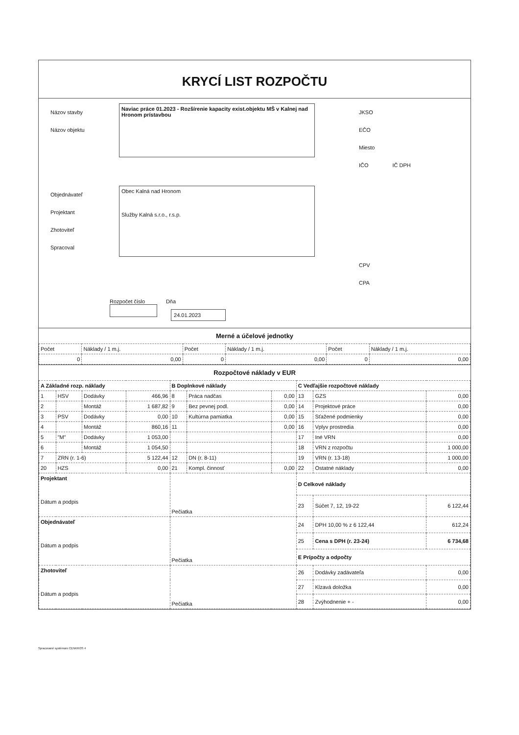KRYCÍ LIST ROZPOČTU
Názov stavby
Názov objektu
Naviac práce 01.2023 - Rozšírenie kapacity exist.objektu MŠ v Kalnej nad Hronom prístavbou
JKSO
EČO
Miesto
IČO IČ DPH
Objednávateľ
Projektant
Zhotoviteľ
Spracoval
Obec Kalná nad Hronom
Služby Kalná s.r.o., r.s.p.
CPV
CPA
Rozpočet číslo Dňa
24.01.2023
Merné a účelové jednotky
| Počet | Náklady / 1 m.j. | Počet | Náklady / 1 m.j. | Počet | Náklady / 1 m.j. |
| 0 | 0,00 | 0 | 0,00 | 0 | 0,00 |
Rozpočtové náklady v EUR
| A Základné rozp. náklady | | | | B Doplnkové náklady | | | C Vedľajšie rozpočtové náklady | | |
| --- | --- | --- | --- | --- | --- | --- | --- | --- | --- |
| 1 | HSV | Dodávky | 466,96 | 8 | Práca nadčas | 0,00 | 13 | GZS | 0,00 |
| 2 | | Montáž | 1 687,82 | 9 | Bez pevnej podl. | 0,00 | 14 | Projektové práce | 0,00 |
| 3 | PSV | Dodávky | 0,00 | 10 | Kultúrna pamiatka | 0,00 | 15 | Sťažené podmienky | 0,00 |
| 4 | | Montáž | 860,16 | 11 | | 0,00 | 16 | Vplyv prostredia | 0,00 |
| 5 | "M" | Dodávky | 1 053,00 | | | | 17 | Iné VRN | 0,00 |
| 6 | | Montáž | 1 054,50 | | | | 18 | VRN z rozpočtu | 1 000,00 |
| 7 | ZRN (r. 1-6) | | 5 122,44 | 12 | DN (r. 8-11) | | 19 | VRN (r. 13-18) | 1 000,00 |
| 20 | HZS | | 0,00 | 21 | Kompl. činnosť | 0,00 | 22 | Ostatné náklady | 0,00 |
| Projektant Dátum a podpis | | | | Pečiatka | | | D Celkové náklady | | |
| | | | | | | | 23 | Súčet 7, 12, 19-22 | 6 122,44 |
| Objednávateľ Dátum a podpis | | | | Pečiatka | | | 24 | DPH 10,00 % z 6 122,44 | 612,24 |
| | | | | | | | 25 | Cena s DPH (r. 23-24) | 6 734,68 |
| | | | | | | | E Prípočty a odpočty | | |
| Zhotoviteľ Dátum a podpis | | | | Pečiatka | | | 26 | Dodávky zadávateľa | 0,00 |
| | | | | | | | 27 | Klzavá doložka | 0,00 |
| | | | | | | | 28 | Zvýhodnenie + - | 0,00 |
Spracované systémom CENKROS 4